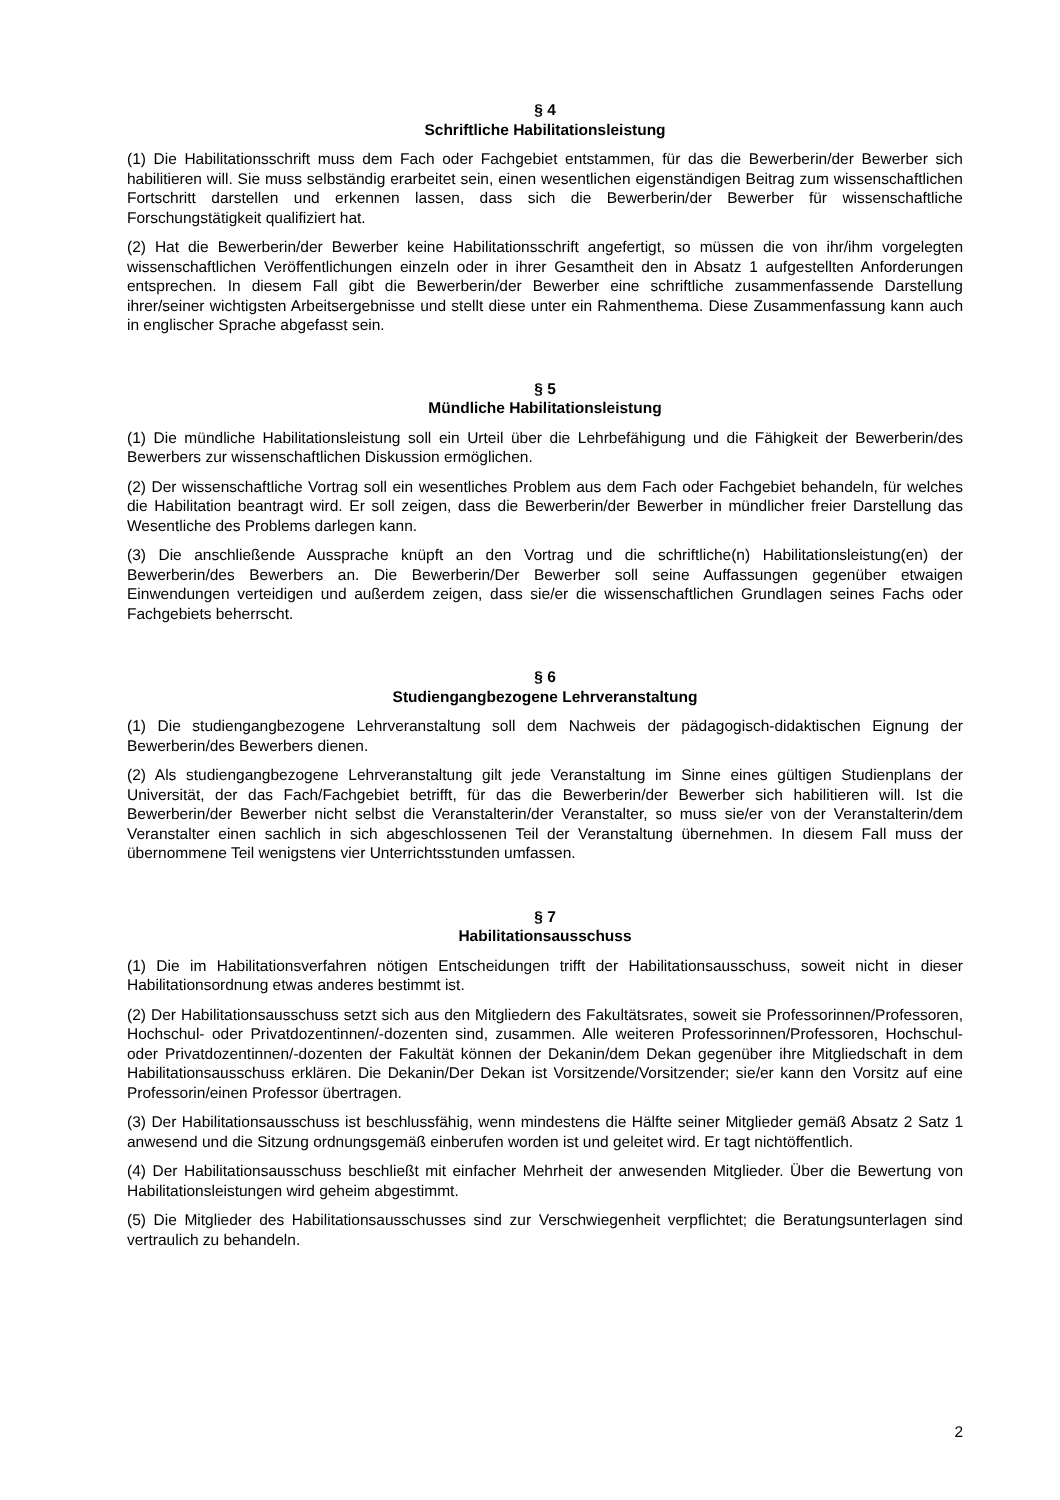§ 4
Schriftliche Habilitationsleistung
(1) Die Habilitationsschrift muss dem Fach oder Fachgebiet entstammen, für das die Bewerberin/der Bewerber sich habilitieren will. Sie muss selbständig erarbeitet sein, einen wesentlichen eigenständigen Beitrag zum wissenschaftlichen Fortschritt darstellen und erkennen lassen, dass sich die Bewerberin/der Bewerber für wissenschaftliche Forschungstätigkeit qualifiziert hat.
(2) Hat die Bewerberin/der Bewerber keine Habilitationsschrift angefertigt, so müssen die von ihr/ihm vorgelegten wissenschaftlichen Veröffentlichungen einzeln oder in ihrer Gesamtheit den in Absatz 1 aufgestellten Anforderungen entsprechen. In diesem Fall gibt die Bewerberin/der Bewerber eine schriftliche zusammenfassende Darstellung ihrer/seiner wichtigsten Arbeitsergebnisse und stellt diese unter ein Rahmenthema. Diese Zusammenfassung kann auch in englischer Sprache abgefasst sein.
§ 5
Mündliche Habilitationsleistung
(1) Die mündliche Habilitationsleistung soll ein Urteil über die Lehrbefähigung und die Fähigkeit der Bewerberin/des Bewerbers zur wissenschaftlichen Diskussion ermöglichen.
(2) Der wissenschaftliche Vortrag soll ein wesentliches Problem aus dem Fach oder Fachgebiet behandeln, für welches die Habilitation beantragt wird. Er soll zeigen, dass die Bewerberin/der Bewerber in mündlicher freier Darstellung das Wesentliche des Problems darlegen kann.
(3) Die anschließende Aussprache knüpft an den Vortrag und die schriftliche(n) Habilitationsleistung(en) der Bewerberin/des Bewerbers an. Die Bewerberin/Der Bewerber soll seine Auffassungen gegenüber etwaigen Einwendungen verteidigen und außerdem zeigen, dass sie/er die wissenschaftlichen Grundlagen seines Fachs oder Fachgebiets beherrscht.
§ 6
Studiengangbezogene Lehrveranstaltung
(1) Die studiengangbezogene Lehrveranstaltung soll dem Nachweis der pädagogisch-didaktischen Eignung der Bewerberin/des Bewerbers dienen.
(2) Als studiengangbezogene Lehrveranstaltung gilt jede Veranstaltung im Sinne eines gültigen Studienplans der Universität, der das Fach/Fachgebiet betrifft, für das die Bewerberin/der Bewerber sich habilitieren will. Ist die Bewerberin/der Bewerber nicht selbst die Veranstalterin/der Veranstalter, so muss sie/er von der Veranstalterin/dem Veranstalter einen sachlich in sich abgeschlossenen Teil der Veranstaltung übernehmen. In diesem Fall muss der übernommene Teil wenigstens vier Unterrichtsstunden umfassen.
§ 7
Habilitationsausschuss
(1) Die im Habilitationsverfahren nötigen Entscheidungen trifft der Habilitationsausschuss, soweit nicht in dieser Habilitationsordnung etwas anderes bestimmt ist.
(2) Der Habilitationsausschuss setzt sich aus den Mitgliedern des Fakultätsrates, soweit sie Professorinnen/Professoren, Hochschul- oder Privatdozentinnen/-dozenten sind, zusammen. Alle weiteren Professorinnen/Professoren, Hochschul- oder Privatdozentinnen/-dozenten der Fakultät können der Dekanin/dem Dekan gegenüber ihre Mitgliedschaft in dem Habilitationsausschuss erklären. Die Dekanin/Der Dekan ist Vorsitzende/Vorsitzender; sie/er kann den Vorsitz auf eine Professorin/einen Professor übertragen.
(3) Der Habilitationsausschuss ist beschlussfähig, wenn mindestens die Hälfte seiner Mitglieder gemäß Absatz 2 Satz 1 anwesend und die Sitzung ordnungsgemäß einberufen worden ist und geleitet wird. Er tagt nichtöffentlich.
(4) Der Habilitationsausschuss beschließt mit einfacher Mehrheit der anwesenden Mitglieder. Über die Bewertung von Habilitationsleistungen wird geheim abgestimmt.
(5) Die Mitglieder des Habilitationsausschusses sind zur Verschwiegenheit verpflichtet; die Beratungsunterlagen sind vertraulich zu behandeln.
2